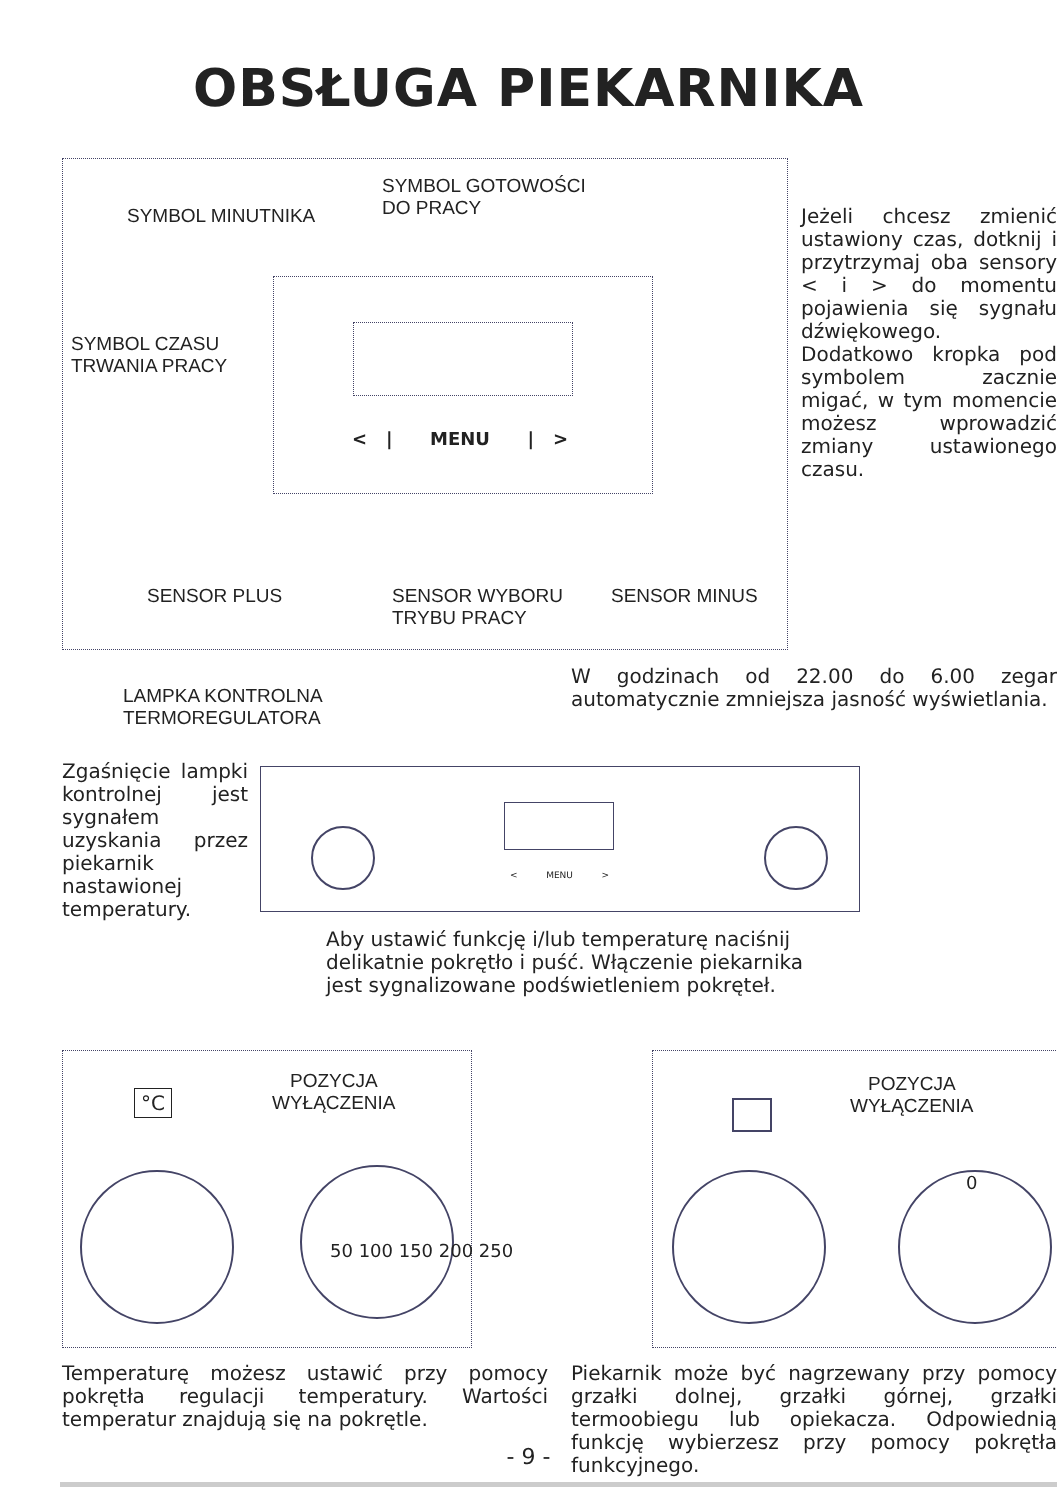OBSŁUGA PIEKARNIKA
SYMBOL GOTOWOŚCI
DO PRACY
SYMBOL MINUTNIKA
SYMBOL CZASU
TRWANIA PRACY
< | MENU | >
SENSOR PLUS
SENSOR WYBORU
TRYBU PRACY
SENSOR MINUS
Jeżeli chcesz zmienić ustawiony czas, dotknij i przytrzymaj oba sensory < i > do momentu pojawienia się sygnału dźwiękowego. Dodatkowo kropka pod symbolem zacznie migać, w tym momencie możesz wprowadzić zmiany ustawionego czasu.
W godzinach od 22.00 do 6.00 zegar automatycznie zmniejsza jasność wyświetlania.
LAMPKA KONTROLNA
TERMOREGULATORA
Zgaśnięcie lampki kontrolnej jest sygnałem uzyskania przez piekarnik nastawionej temperatury.
< MENU >
Aby ustawić funkcję i/lub temperaturę naciśnij delikatnie pokrętło i puść. Włączenie piekarnika jest sygnalizowane podświetleniem pokręteł.
POZYCJA
WYŁĄCZENIA
POZYCJA
WYŁĄCZENIA
°C
50 100 150 200 250
0
Temperaturę możesz ustawić przy pomocy pokrętła regulacji temperatury. Wartości temperatur znajdują się na pokrętle.
Piekarnik może być nagrzewany przy pomocy grzałki dolnej, grzałki górnej, grzałki termoobiegu lub opiekacza. Odpowiednią funkcję wybierzesz przy pomocy pokrętła funkcyjnego.
- 9 -